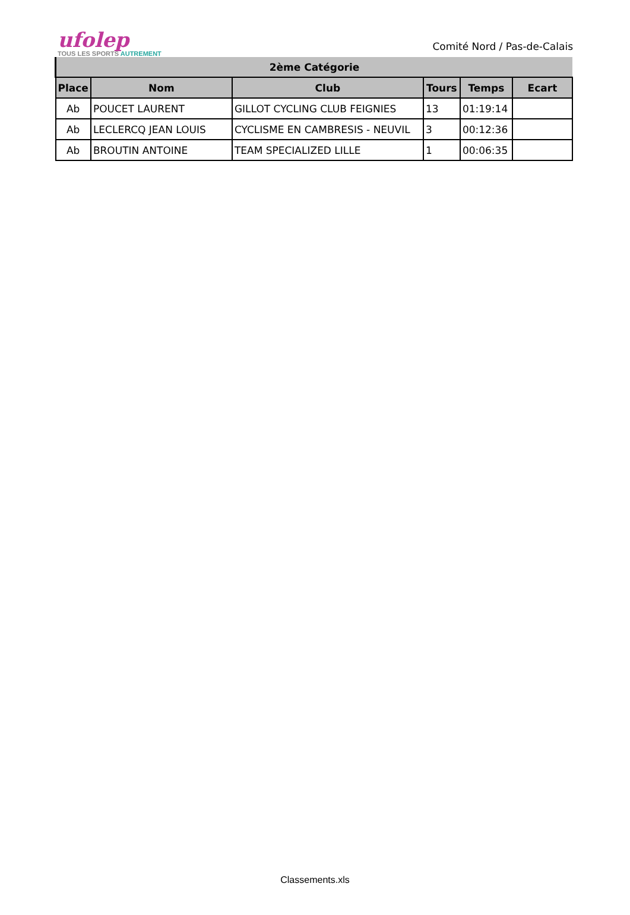ufolep
TOUS LES SPORTS AUTREMENT
Comité Nord / Pas-de-Calais
| 2ème Catégorie | | | | | |
| --- | --- | --- | --- | --- | --- |
| Place | Nom | Club | Tours | Temps | Ecart |
| Ab | POUCET LAURENT | GILLOT CYCLING CLUB FEIGNIES | 13 | 01:19:14 | |
| Ab | LECLERCQ JEAN LOUIS | CYCLISME EN CAMBRESIS - NEUVIL | 3 | 00:12:36 | |
| Ab | BROUTIN ANTOINE | TEAM SPECIALIZED LILLE | 1 | 00:06:35 | |
Classements.xls